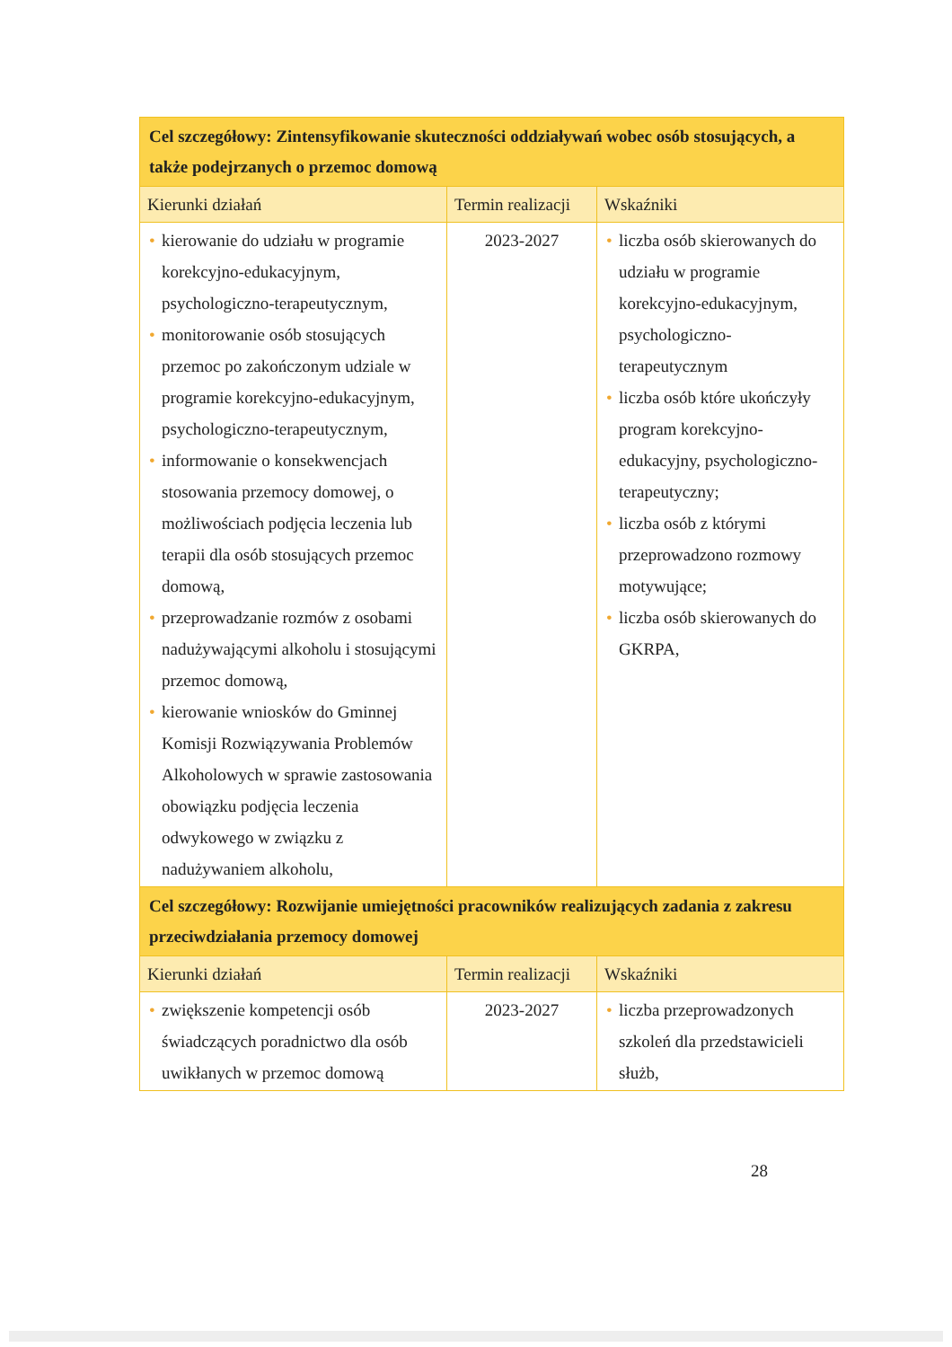| Cel szczegółowy: Zintensyfikowanie skuteczności oddziaływań wobec osób stosujących, a także podejrzanych o przemoc domową | | |
| Kierunki działań | Termin realizacji | Wskaźniki |
| • kierowanie do udziału w programie korekcyjno-edukacyjnym, psychologiczno-terapeutycznym, • monitorowanie osób stosujących przemoc po zakończonym udziale w programie korekcyjno-edukacyjnym, psychologiczno-terapeutycznym, • informowanie o konsekwencjach stosowania przemocy domowej, o możliwościach podjęcia leczenia lub terapii dla osób stosujących przemoc domową, • przeprowadzanie rozmów z osobami nadużywającymi alkoholu i stosującymi przemoc domową, • kierowanie wniosków do Gminnej Komisji Rozwiązywania Problemów Alkoholowych w sprawie zastosowania obowiązku podjęcia leczenia odwykowego w związku z nadużywaniem alkoholu, | 2023-2027 | • liczba osób skierowanych do udziału w programie korekcyjno-edukacyjnym, psychologiczno-terapeutycznym • liczba osób które ukończyły program korekcyjno-edukacyjny, psychologiczno-terapeutyczny; • liczba osób z którymi przeprowadzono rozmowy motywujące; • liczba osób skierowanych do GKRPA, |
| Cel szczegółowy: Rozwijanie umiejętności pracowników realizujących zadania z zakresu przeciwdziałania przemocy domowej | | |
| Kierunki działań | Termin realizacji | Wskaźniki |
| • zwiększenie kompetencji osób świadczących poradnictwo dla osób uwikłanych w przemoc domową | 2023-2027 | • liczba przeprowadzonych szkoleń dla przedstawicieli służb, |
28